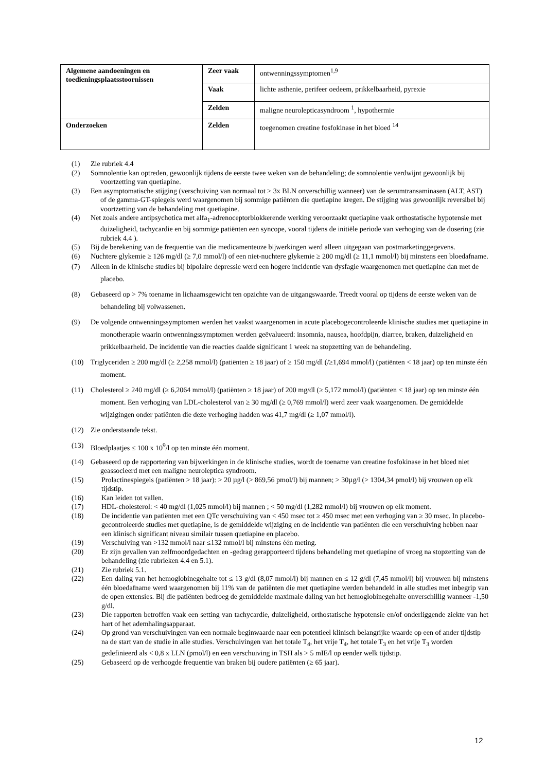| Algemene aandoeningen en toedieningsplaatsstoornissen | Zeer vaak | ontwenningssymptomen<sup>1,9</sup> |
| | Vaak | lichte asthenie, perifeer oedeem, prikkelbaarheid, pyrexie |
| | Zelden | maligne neurolepticasyndroom <sup>1</sup>, hypothermie |
| Onderzoeken | Zelden | toegenomen creatine fosfokinase in het bloed <sup>14</sup> |
(1) Zie rubriek 4.4
(2) Somnolentie kan optreden, gewoonlijk tijdens de eerste twee weken van de behandeling; de somnolentie verdwijnt gewoonlijk bij voortzetting van quetiapine.
(3) Een asymptomatische stijging (verschuiving van normaal tot > 3x BLN onverschillig wanneer) van de serumtransaminasen (ALT, AST) of de gamma-GT-spiegels werd waargenomen bij sommige patiënten die quetiapine kregen. De stijging was gewoonlijk reversibel bij voortzetting van de behandeling met quetiapine.
(4) Net zoals andere antipsychotica met alfa<sub>1</sub>-adrenoceptorblokkerende werking veroorzaakt quetiapine vaak orthostatische hypotensie met duizeligheid, tachycardie en bij sommige patiënten een syncope, vooral tijdens de initiële periode van verhoging van de dosering (zie rubriek 4.4 ).
(5) Bij de berekening van de frequentie van die medicamenteuze bijwerkingen werd alleen uitgegaan van postmarketinggegevens.
(6) Nuchtere glykemie ≥ 126 mg/dl (≥ 7,0 mmol/l) of een niet-nuchtere glykemie ≥ 200 mg/dl (≥ 11,1 mmol/l) bij minstens een bloedafname.
(7) Alleen in de klinische studies bij bipolaire depressie werd een hogere incidentie van dysfagie waargenomen met quetiapine dan met de placebo.
(8) Gebaseerd op > 7% toename in lichaamsgewicht ten opzichte van de uitgangswaarde. Treedt vooral op tijdens de eerste weken van de behandeling bij volwassenen.
(9) De volgende ontwenningssymptomen werden het vaakst waargenomen in acute placebogecontroleerde klinische studies met quetiapine in monotherapie waarin ontwenningssymptomen werden geëvalueerd: insomnia, nausea, hoofdpijn, diarree, braken, duizeligheid en prikkelbaarheid. De incidentie van die reacties daalde significant 1 week na stopzetting van de behandeling.
(10) Triglyceriden ≥ 200 mg/dl (≥ 2,258 mmol/l) (patiënten ≥ 18 jaar) of ≥ 150 mg/dl (/≥1,694 mmol/l) (patiënten < 18 jaar) op ten minste één moment.
(11) Cholesterol ≥ 240 mg/dl (≥ 6,2064 mmol/l) (patiënten ≥ 18 jaar) of 200 mg/dl (≥ 5,172 mmol/l) (patiënten < 18 jaar) op ten minste één moment. Een verhoging van LDL-cholesterol van ≥ 30 mg/dl (≥ 0,769 mmol/l) werd zeer vaak waargenomen. De gemiddelde wijzigingen onder patiënten die deze verhoging hadden was 41,7 mg/dl (≥ 1,07 mmol/l).
(12) Zie onderstaande tekst.
(13) Bloedplaatjes ≤ 100 x 10<sup>9</sup>/l op ten minste één moment.
(14) Gebaseerd op de rapportering van bijwerkingen in de klinische studies, wordt de toename van creatine fosfokinase in het bloed niet geassocieerd met een maligne neuroleptica syndroom.
(15) Prolactinespiegels (patiënten > 18 jaar): > 20 µg/l (> 869,56 pmol/l) bij mannen; > 30µg/l (> 1304,34 pmol/l) bij vrouwen op elk tijdstip.
(16) Kan leiden tot vallen.
(17) HDL-cholesterol: < 40 mg/dl (1,025 mmol/l) bij mannen ; < 50 mg/dl (1,282 mmol/l) bij vrouwen op elk moment.
(18) De incidentie van patiënten met een QTc verschuiving van < 450 msec tot ≥ 450 msec met een verhoging van ≥ 30 msec. In placebo-gecontroleerde studies met quetiapine, is de gemiddelde wijziging en de incidentie van patiënten die een verschuiving hebben naar een klinisch significant niveau similair tussen quetiapine en placebo.
(19) Verschuiving van >132 mmol/l naar ≤132 mmol/l bij minstens één meting.
(20) Er zijn gevallen van zelfmoordgedachten en -gedrag gerapporteerd tijdens behandeling met quetiapine of vroeg na stopzetting van de behandeling (zie rubrieken 4.4 en 5.1).
(21) Zie rubriek 5.1.
(22) Een daling van het hemoglobinegehalte tot ≤ 13 g/dl (8,07 mmol/l) bij mannen en ≤ 12 g/dl (7,45 mmol/l) bij vrouwen bij minstens één bloedafname werd waargenomen bij 11% van de patiënten die met quetiapine werden behandeld in alle studies met inbegrip van de open extensies. Bij die patiënten bedroeg de gemiddelde maximale daling van het hemoglobinegehalte onverschillig wanneer -1,50 g/dl.
(23) Die rapporten betroffen vaak een setting van tachycardie, duizeligheid, orthostatische hypotensie en/of onderliggende ziekte van het hart of het ademhalingsapparaat.
(24) Op grond van verschuivingen van een normale beginwaarde naar een potentieel klinisch belangrijke waarde op een of ander tijdstip na de start van de studie in alle studies. Verschuivingen van het totale T<sub>4</sub>, het vrije T<sub>4</sub>, het totale T<sub>3</sub> en het vrije T<sub>3</sub> worden gedefinieerd als < 0,8 x LLN (pmol/l) en een verschuiving in TSH als > 5 mIE/l op eender welk tijdstip.
(25) Gebaseerd op de verhoogde frequentie van braken bij oudere patiënten (≥ 65 jaar).
12